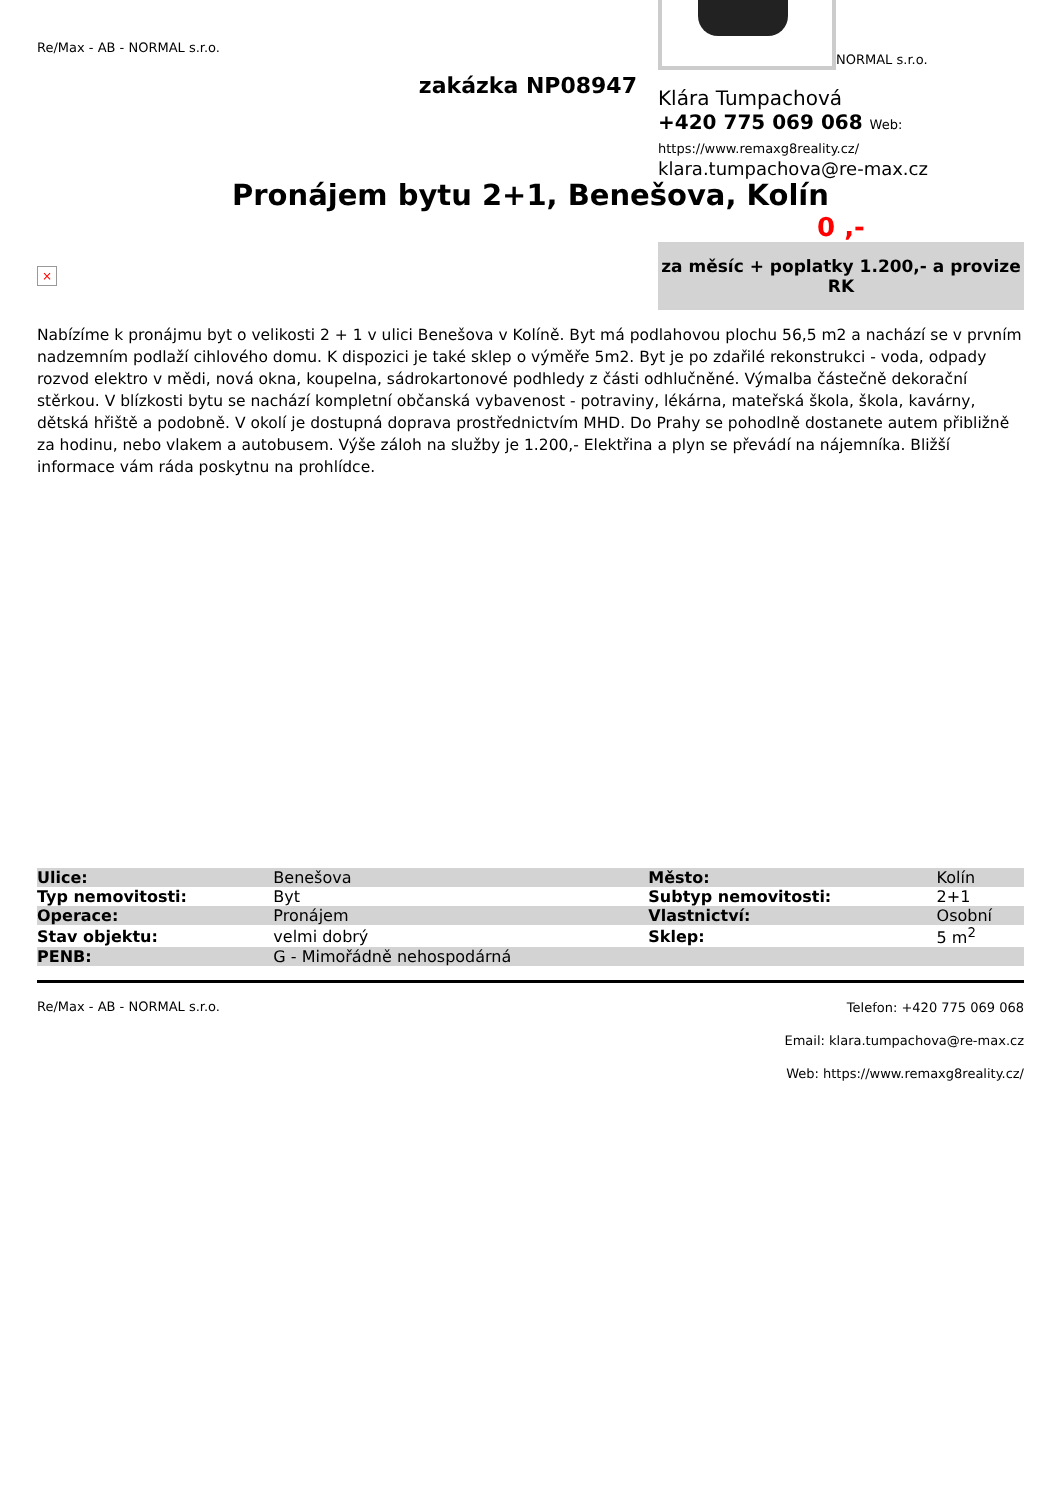Re/Max - AB - NORMAL s.r.o.
zakázka NP08947
NORMAL s.r.o.
Klára Tumpachová
+420 775 069 068 Web: https://www.remaxg8reality.cz/
klara.tumpachova@re-max.cz
Pronájem bytu 2+1, Benešova, Kolín
0 ,-
×
za měsíc + poplatky 1.200,- a provize RK
Nabízíme k pronájmu byt o velikosti 2 + 1 v ulici Benešova v Kolíně. Byt má podlahovou plochu 56,5 m2 a nachází se v prvním nadzemním podlaží cihlového domu. K dispozici je také sklep o výměře 5m2. Byt je po zdařilé rekonstrukci - voda, odpady rozvod elektro v mědi, nová okna, koupelna, sádrokartonové podhledy z části odhlučněné. Výmalba částečně dekorační stěrkou. V blízkosti bytu se nachází kompletní občanská vybavenost - potraviny, lékárna, mateřská škola, škola, kavárny, dětská hřiště a podobně. V okolí je dostupná doprava prostřednictvím MHD. Do Prahy se pohodlně dostanete autem přibližně za hodinu, nebo vlakem a autobusem. Výše záloh na služby je 1.200,- Elektřina a plyn se převádí na nájemníka. Bližší informace vám ráda poskytnu na prohlídce.
| Ulice: | Benešova | Město: | Kolín |
| Typ nemovitosti: | Byt | Subtyp nemovitosti: | 2+1 |
| Operace: | Pronájem | Vlastnictví: | Osobní |
| Stav objektu: | velmi dobrý | Sklep: | 5 m<sup>2</sup> |
| PENB: | G - Mimořádně nehospodárná | | |
Re/Max - AB - NORMAL s.r.o.
Telefon: +420 775 069 068
Email: klara.tumpachova@re-max.cz
Web: https://www.remaxg8reality.cz/